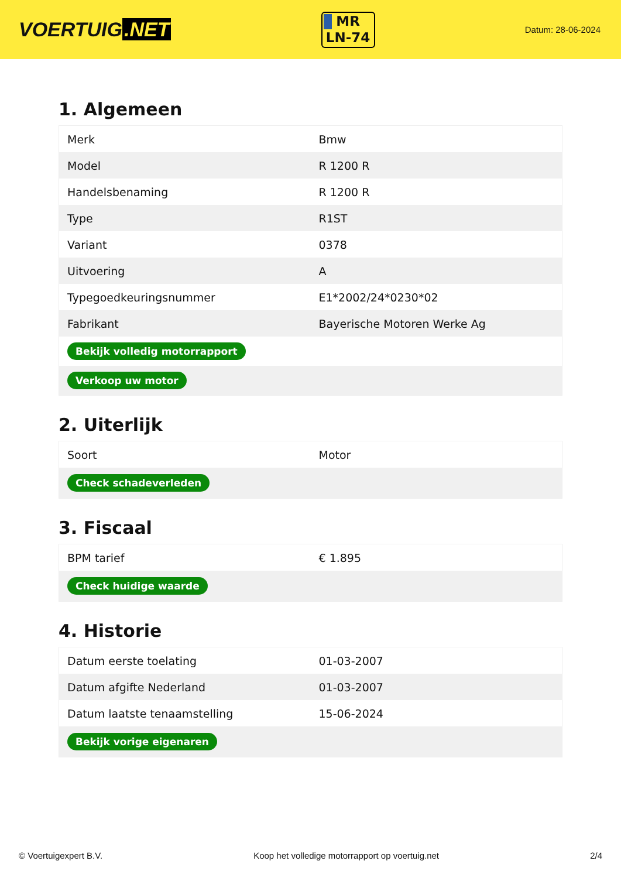VOERTUIG.NET
MR
LN-74
Datum: 28-06-2024
1. Algemeen
| Merk | Bmw |
| Model | R 1200 R |
| Handelsbenaming | R 1200 R |
| Type | R1ST |
| Variant | 0378 |
| Uitvoering | A |
| Typegoedkeuringsnummer | E1*2002/24*0230*02 |
| Fabrikant | Bayerische Motoren Werke Ag |
| Bekijk volledig motorrapport | |
| Verkoop uw motor | |
2. Uiterlijk
| Soort | Motor |
| Check schadeverleden | |
3. Fiscaal
| BPM tarief | € 1.895 |
| Check huidige waarde | |
4. Historie
| Datum eerste toelating | 01-03-2007 |
| Datum afgifte Nederland | 01-03-2007 |
| Datum laatste tenaamstelling | 15-06-2024 |
| Bekijk vorige eigenaren | |
© Voertuigexpert B.V. Koop het volledige motorrapport op voertuig.net 2/4